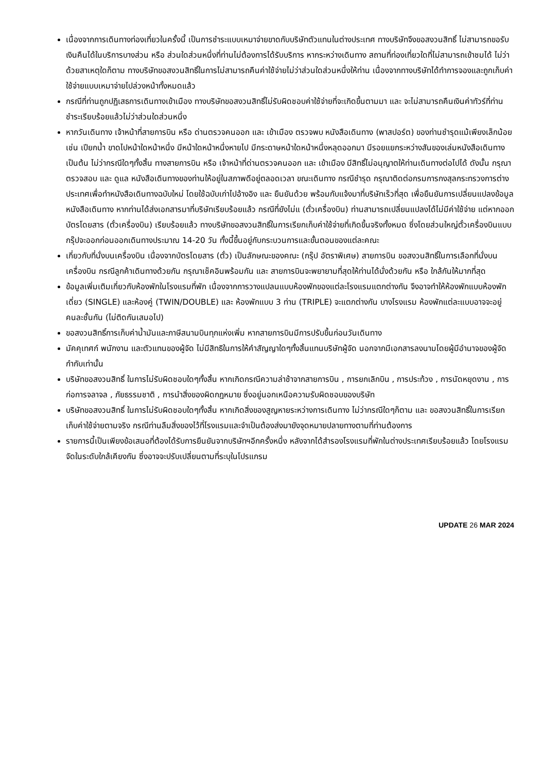เนื่องจากการเดินทางท่องเที่ยวในครั้งนี้ เป็นการชำระแบบเหมาจ่ายขาดกับบริษัทตัวแทนในต่างประเทศ ทางบริษัทจึงขอสงวนสิทธิ์ ไม่สามารถขอรับเงินคืนได้ในบริการบางส่วน หรือ ส่วนใดส่วนหนึ่งที่ท่านไม่ต้องการได้รับบริการ หากระหว่างเดินทาง สถานที่ท่องเที่ยวใดที่ไม่สามารถเข้าชมได้ ไม่ว่าด้วยสาเหตุใดก็ตาม ทางบริษัทขอสงวนสิทธิ์ในการไม่สามารถคืนค่าใช้จ่ายไม่ว่าส่วนใดส่วนหนึ่งให้ท่าน เนื่องจากทางบริษัทได้ทำการจองและถูกเก็บค่าใช้จ่ายแบบเหมาจ่ายไปล่วงหน้าทั้งหมดแล้ว
กรณีที่ท่านถูกปฏิเสธการเดินทางเข้าเมือง ทางบริษัทขอสงวนสิทธิ์ไม่รับผิดชอบค่าใช้จ่ายที่จะเกิดขึ้นตามมา และ จะไม่สามารถคืนเงินค่าทัวร์ที่ท่านชำระเรียบร้อยแล้วไม่ว่าส่วนใดส่วนหนึ่ง
หากวันเดินทาง เจ้าหน้าที่สายการบิน หรือ ด่านตรวจคนออก และ เข้าเมือง ตรวจพบ หนังสือเดินทาง (พาสปอร์ต) ของท่านชำรุดแม้เพียงเล็กน้อย เช่น เปียกน้ำ ขาดไปหน้าใดหน้าหนึ่ง มีหน้าใดหน้าหนึ่งหายไป มีกระดาษหน้าใดหน้าหนึ่งหลุดออกมา มีรอยแยกระหว่างสันของเล่มหนังสือเดินทาง เป็นต้น ไม่ว่ากรณีใดๆทั้งสิ้น ทางสายการบิน หรือ เจ้าหน้าที่ด่านตรวจคนออก และ เข้าเมือง มีสิทธิ์ไม่อนุญาตให้ท่านเดินทางต่อไปได้ ดังนั้น กรุณาตรวจสอบ และ ดูแล หนังสือเดินทางของท่านให้อยู่ในสภาพดีอยู่ตลอดเวลา ขณะเดินทาง กรณีชำรุด กรุณาติดต่อกรมการกงสุลกระทรวงการต่างประเทศเพื่อทำหนังสือเดินทางฉบับใหม่ โดยใช้ฉบับเก่าไปอ้างอิง และ ยืนยันด้วย พร้อมกับแจ้งมาที่บริษัทเร็วที่สุด เพื่อยืนยันการเปลี่ยนแปลงข้อมูลหนังสือเดินทาง หากท่านได้ส่งเอกสารมาที่บริษัทเรียบร้อยแล้ว กรณีที่ยังไม่แ (ตั๋วเครื่องบิน) ท่านสามารถเปลี่ยนแปลงได้ไม่มีค่าใช้จ่าย แต่หากออกบัตรโดยสาร (ตั๋วเครื่องบิน) เรียบร้อยแล้ว ทางบริษัทขอสงวนสิทธิ์ในการเรียกเก็บค่าใช้จ่ายที่เกิดขึ้นจริงทั้งหมด ซึ่งโดยส่วนใหญ่ตั๋วเครื่องบินแบบกรุ๊ปจะออกก่อนออกเดินทางประมาณ 14-20 วัน ทั้งนี้ขึ้นอยู่กับกระบวนการและขั้นตอนของแต่ละคณะ
เกี่ยวกับที่นั่งบนเครื่องบิน เนื่องจากบัตรโดยสาร (ตั๋ว) เป็นลักษณะของคณะ (กรุ๊ป อัตราพิเศษ) สายการบิน ขอสงวนสิทธิ์ในการเลือกที่นั่งบนเครื่องบิน กรณีลูกค้าเดินทางด้วยกัน กรุณาเช็คอินพร้อมกัน และ สายการบินจะพยายามที่สุดให้ท่านได้นั่งด้วยกัน หรือ ใกล้กันให้มากที่สุด
ข้อมูลเพิ่มเติมเกี่ยวกับห้องพักในโรงแรมที่พัก เนื่องจากการวางแปลนแบบห้องพักของแต่ละโรงแรมแตกต่างกัน จึงอาจทำให้ห้องพักแบบห้องพักเดี่ยว (SINGLE) และห้องคู่ (TWIN/DOUBLE) และ ห้องพักแบบ 3 ท่าน (TRIPLE) จะแตกต่างกัน บางโรงแรม ห้องพักแต่ละแบบอาจจะอยู่คนละชั้นกัน (ไม่ติดกันเสมอไป)
ขอสงวนสิทธิ์การเก็บค่าน้ำมันและภาษีสนามบินทุกแห่งเพิ่ม หากสายการบินมีการปรับขึ้นก่อนวันเดินทาง
มัคคุเทศก์ พนักงาน และตัวแทนของผู้จัด ไม่มีสิทธิในการให้คำสัญญาใดๆทั้งสิ้นแทนบริษัทผู้จัด นอกจากมีเอกสารลงนามโดยผู้มีอำนาจของผู้จัดกำกับเท่านั้น
บริษัทขอสงวนสิทธิ์ ในการไม่รับผิดชอบใดๆทั้งสิ้น หากเกิดกรณีความล่าช้าจากสายการบิน , การยกเลิกบิน , การประท้วง , การนัดหยุดงาน , การก่อการจลาจล , ภัยธรรมชาติ , การนำสิ่งของผิดกฎหมาย ซึ่งอยู่นอกเหนือความรับผิดชอบของบริษัท
บริษัทขอสงวนสิทธิ์ ในการไม่รับผิดชอบใดๆทั้งสิ้น หากเกิดสิ่งของสูญหายระหว่างการเดินทาง ไม่ว่ากรณีใดๆก็ตาม และ ขอสงวนสิทธิ์ในการเรียกเก็บค่าใช้จ่ายตามจริง กรณีท่านลืมสิ่งของไว้ที่โรงแรมและจำเป็นต้องส่งมายังจุดหมายปลายทางตามที่ท่านต้องการ
รายการนี้เป็นเพียงข้อเสนอที่ต้องได้รับการยืนยันจากบริษัทฯอีกครั้งหนึ่ง หลังจากได้สำรองโรงแรมที่พักในต่างประเทศเรียบร้อยแล้ว โดยโรงแรมจัดในระดับใกล้เคียงกัน ซึ่งอาจจะปรับเปลี่ยนตามที่ระบุในโปรแกรม
UPDATE 26 MAR 2024